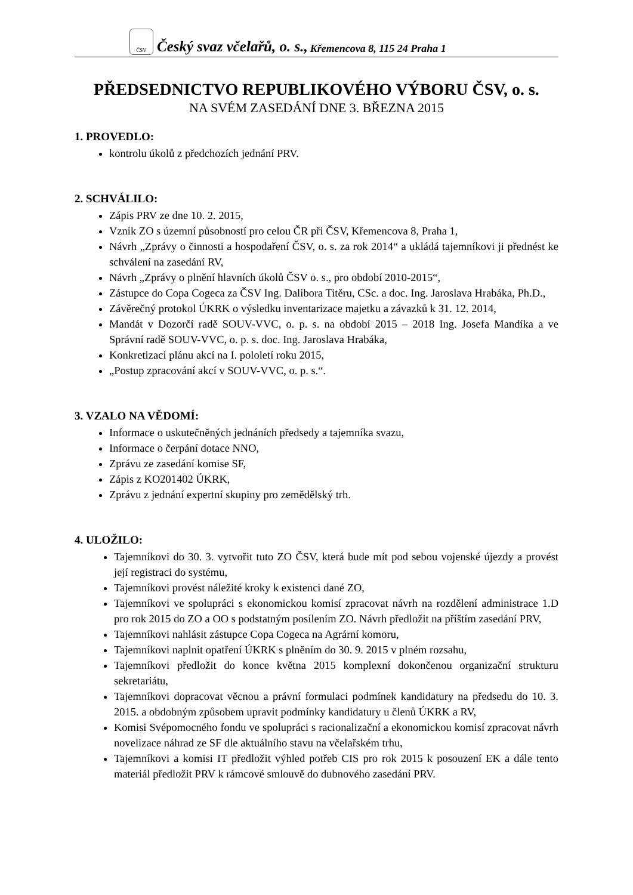ČSV
Český svaz včelařů, o. s., Křemencova 8, 115 24 Praha 1
PŘEDSEDNICTVO REPUBLIKOVÉHO VÝBORU ČSV, o. s.
NA SVÉM ZASEDÁNÍ DNE 3. BŘEZNA 2015
1. PROVEDLO:
kontrolu úkolů z předchozích jednání PRV.
2. SCHVÁLILO:
Zápis PRV ze dne 10. 2. 2015,
Vznik ZO s územní působností pro celou ČR při ČSV, Křemencova 8, Praha 1,
Návrh „Zprávy o činnosti a hospodaření ČSV, o. s. za rok 2014“ a ukládá tajemníkovi ji přednést ke schválení na zasedání RV,
Návrh „Zprávy o plnění hlavních úkolů ČSV o. s., pro období 2010-2015“,
Zástupce do Copa Cogeca za ČSV Ing. Dalibora Titěru, CSc. a doc. Ing. Jaroslava Hrabáka, Ph.D.,
Závěrečný protokol ÚKRK o výsledku inventarizace majetku a závazků k 31. 12. 2014,
Mandát v Dozorčí radě SOUV-VVC, o. p. s. na období 2015 – 2018 Ing. Josefa Mandíka a ve Správní radě SOUV-VVC, o. p. s. doc. Ing. Jaroslava Hrabáka,
Konkretizaci plánu akcí na I. pololetí roku 2015,
„Postup zpracování akcí v SOUV-VVC, o. p. s.“.
3. VZALO NA VĚDOMÍ:
Informace o uskutečněných jednáních předsedy a tajemníka svazu,
Informace o čerpání dotace NNO,
Zprávu ze zasedání komise SF,
Zápis z KO201402 ÚKRK,
Zprávu z jednání expertní skupiny pro zemědělský trh.
4. ULOŽILO:
Tajemníkovi do 30. 3. vytvořit tuto ZO ČSV, která bude mít pod sebou vojenské újezdy a provést její registraci do systému,
Tajemníkovi provést náležité kroky k existenci dané ZO,
Tajemníkovi ve spolupráci s ekonomickou komisí zpracovat návrh na rozdělení administrace 1.D pro rok 2015 do ZO a OO s podstatným posílením ZO. Návrh předložit na příštím zasedání PRV,
Tajemníkovi nahlásit zástupce Copa Cogeca na Agrární komoru,
Tajemníkovi naplnit opatření ÚKRK s plněním do 30. 9. 2015 v plném rozsahu,
Tajemníkovi předložit do konce května 2015 komplexní dokončenou organizační strukturu sekretariátu,
Tajemníkovi dopracovat věcnou a právní formulaci podmínek kandidatury na předsedu do 10. 3. 2015. a obdobným způsobem upravit podmínky kandidatury u členů ÚKRK a RV,
Komisi Svépomocného fondu ve spolupráci s racionalizační a ekonomickou komisí zpracovat návrh novelizace náhrad ze SF dle aktuálního stavu na včelařském trhu,
Tajemníkovi a komisi IT předložit výhled potřeb CIS pro rok 2015 k posouzení EK a dále tento materiál předložit PRV k rámcové smlouvě do dubnového zasedání PRV.